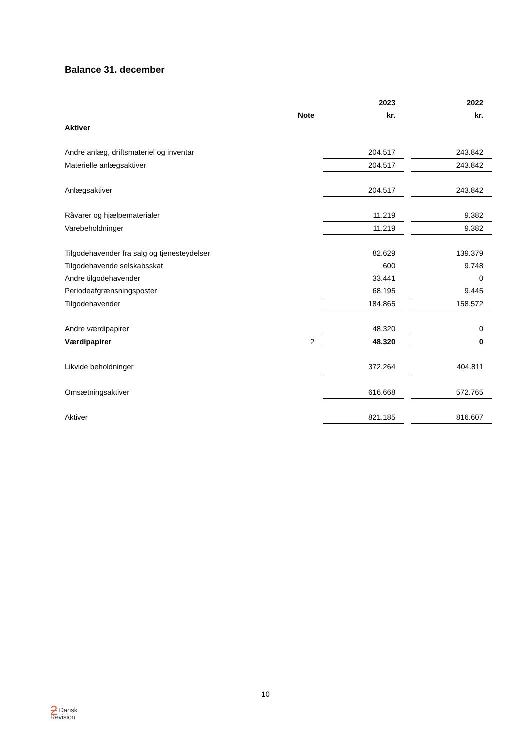Balance 31. december
| | | 2023 | | 2022 |
| --- | --- | --- | --- | --- |
| | Note | kr. | | kr. |
| Aktiver | | | | |
| Andre anlæg, driftsmateriel og inventar | | 204.517 | | 243.842 |
| Materielle anlægsaktiver | | 204.517 | | 243.842 |
| Anlægsaktiver | | 204.517 | | 243.842 |
| Råvarer og hjælpematerialer | | 11.219 | | 9.382 |
| Varebeholdninger | | 11.219 | | 9.382 |
| Tilgodehavender fra salg og tjenesteydelser | | 82.629 | | 139.379 |
| Tilgodehavende selskabsskat | | 600 | | 9.748 |
| Andre tilgodehavender | | 33.441 | | 0 |
| Periodeafgrænsningsposter | | 68.195 | | 9.445 |
| Tilgodehavender | | 184.865 | | 158.572 |
| Andre værdipapirer | | 48.320 | | 0 |
| Værdipapirer | 2 | 48.320 | | 0 |
| Likvide beholdninger | | 372.264 | | 404.811 |
| Omsætningsaktiver | | 616.668 | | 572.765 |
| Aktiver | | 821.185 | | 816.607 |
10
ƻDansk
Revision